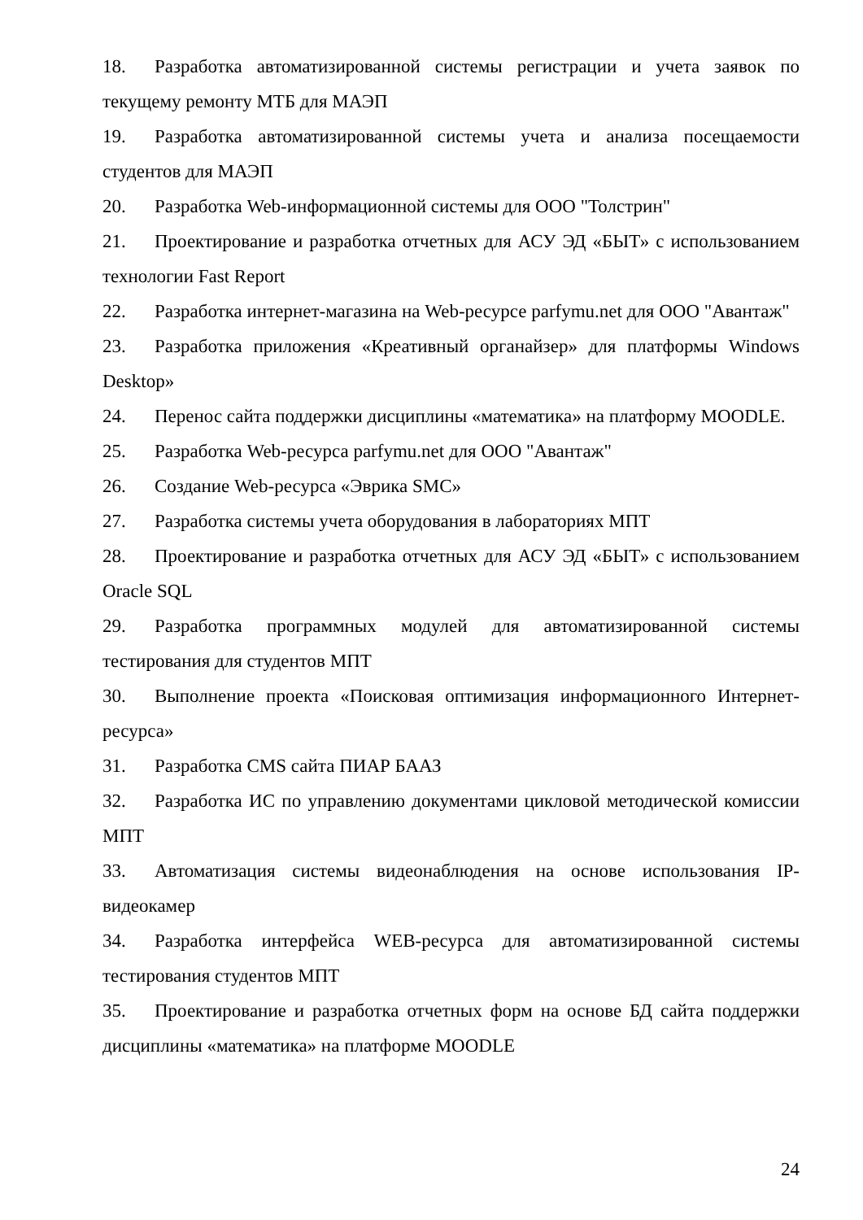18. Разработка автоматизированной системы регистрации и учета заявок по текущему ремонту МТБ для МАЭП
19. Разработка автоматизированной системы учета и анализа посещаемости студентов для МАЭП
20. Разработка Web-информационной системы для ООО "Толстрин"
21. Проектирование и разработка отчетных для АСУ ЭД «БЫТ» с использованием технологии Fast Report
22. Разработка интернет-магазина на Web-ресурсе parfymu.net для ООО "Авантаж"
23. Разработка приложения «Креативный органайзер» для платформы Windows Desktop»
24. Перенос сайта поддержки дисциплины «математика» на платформу MOODLE.
25. Разработка Web-ресурса parfymu.net для ООО "Авантаж"
26. Создание Web-ресурса «Эврика SMC»
27. Разработка системы учета оборудования в лабораториях МПТ
28. Проектирование и разработка отчетных для АСУ ЭД «БЫТ» с использованием Oracle SQL
29. Разработка программных модулей для автоматизированной системы тестирования для студентов МПТ
30. Выполнение проекта «Поисковая оптимизация информационного Интернет-ресурса»
31. Разработка CMS сайта ПИАР БААЗ
32. Разработка ИС по управлению документами цикловой методической комиссии МПТ
33. Автоматизация системы видеонаблюдения на основе использования IP-видеокамер
34. Разработка интерфейса WEB-ресурса для автоматизированной системы тестирования студентов МПТ
35. Проектирование и разработка отчетных форм на основе БД сайта поддержки дисциплины «математика» на платформе MOODLE
24